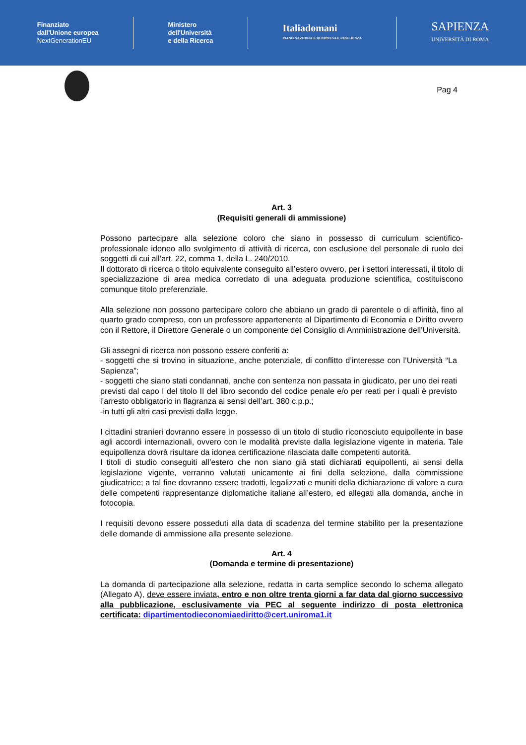Finanziato
dall'Unione europea
NextGenerationEU
Ministero
dell'Università
e della Ricerca
Italiadomani
PIANO NAZIONALE DI RIPRESA E RESILIENZA
SAPIENZA
UNIVERSITÀ DI ROMA
Pag 4
Art. 3
(Requisiti generali di ammissione)
Possono partecipare alla selezione coloro che siano in possesso di curriculum scientifico-professionale idoneo allo svolgimento di attività di ricerca, con esclusione del personale di ruolo dei soggetti di cui all’art. 22, comma 1, della L. 240/2010.
Il dottorato di ricerca o titolo equivalente conseguito all’estero ovvero, per i settori interessati, il titolo di specializzazione di area medica corredato di una adeguata produzione scientifica, costituiscono comunque titolo preferenziale.
Alla selezione non possono partecipare coloro che abbiano un grado di parentele o di affinità, fino al quarto grado compreso, con un professore appartenente al Dipartimento di Economia e Diritto ovvero con il Rettore, il Direttore Generale o un componente del Consiglio di Amministrazione dell’Università.
Gli assegni di ricerca non possono essere conferiti a:
- soggetti che si trovino in situazione, anche potenziale, di conflitto d’interesse con l’Università “La Sapienza”;
- soggetti che siano stati condannati, anche con sentenza non passata in giudicato, per uno dei reati previsti dal capo I del titolo II del libro secondo del codice penale e/o per reati per i quali è previsto l’arresto obbligatorio in flagranza ai sensi dell’art. 380 c.p.p.;
-in tutti gli altri casi previsti dalla legge.
I cittadini stranieri dovranno essere in possesso di un titolo di studio riconosciuto equipollente in base agli accordi internazionali, ovvero con le modalità previste dalla legislazione vigente in materia. Tale equipollenza dovrà risultare da idonea certificazione rilasciata dalle competenti autorità.
I titoli di studio conseguiti all’estero che non siano già stati dichiarati equipollenti, ai sensi della legislazione vigente, verranno valutati unicamente ai fini della selezione, dalla commissione giudicatrice; a tal fine dovranno essere tradotti, legalizzati e muniti della dichiarazione di valore a cura delle competenti rappresentanze diplomatiche italiane all’estero, ed allegati alla domanda, anche in fotocopia.
I requisiti devono essere posseduti alla data di scadenza del termine stabilito per la presentazione delle domande di ammissione alla presente selezione.
Art. 4
(Domanda e termine di presentazione)
La domanda di partecipazione alla selezione, redatta in carta semplice secondo lo schema allegato (Allegato A), deve essere inviata, entro e non oltre trenta giorni a far data dal giorno successivo alla pubblicazione, esclusivamente via PEC al seguente indirizzo di posta elettronica certificata: dipartimentodieconomiaediritto@cert.uniroma1.it